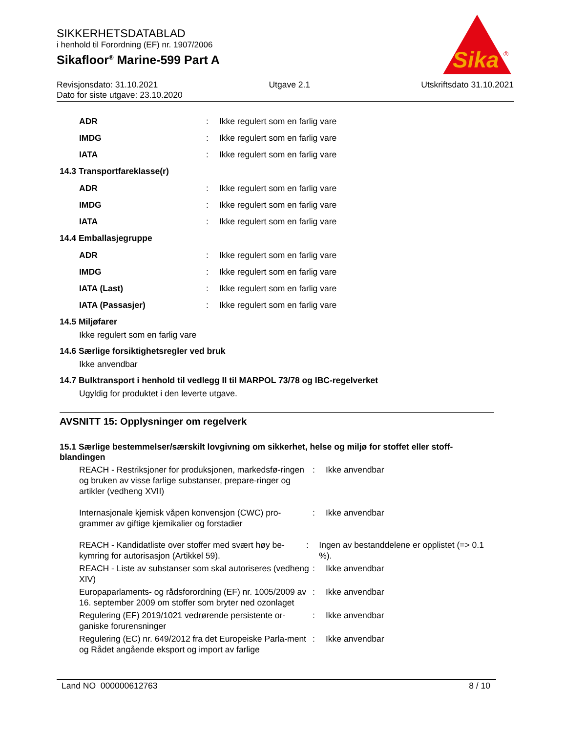SIKKERHETSDATABLAD
i henhold til Forordning (EF) nr. 1907/2006
Sikafloor<sup>®</sup> Marine-599 Part A
Sika
®
Revisjonsdato: 31.10.2021 Utgave 2.1 Utskriftsdato 31.10.2021
Dato for siste utgave: 23.10.2020
ADR: Ikke regulert som en farlig vare
IMDG: Ikke regulert som en farlig vare
IATA: Ikke regulert som en farlig vare
14.3 Transportfareklasse(r)
ADR: Ikke regulert som en farlig vare
IMDG: Ikke regulert som en farlig vare
IATA: Ikke regulert som en farlig vare
14.4 Emballasjegruppe
ADR: Ikke regulert som en farlig vare
IMDG: Ikke regulert som en farlig vare
IATA (Last): Ikke regulert som en farlig vare
IATA (Passasjer): Ikke regulert som en farlig vare
14.5 Miljøfarer
Ikke regulert som en farlig vare
14.6 Særlige forsiktighetsregler ved bruk
Ikke anvendbar
14.7 Bulktransport i henhold til vedlegg II til MARPOL 73/78 og IBC-regelverket
Ugyldig for produktet i den leverte utgave.
AVSNITT 15: Opplysninger om regelverk
15.1 Særlige bestemmelser/særskilt lovgivning om sikkerhet, helse og miljø for stoffet eller stoff-blandingen
REACH - Restriksjoner for produksjonen, markedsfø-ringen og bruken av visse farlige substanser, prepare-ringer og artikler (vedheng XVII): Ikke anvendbar
Internasjonale kjemisk våpen konvensjon (CWC) pro-grammer av giftige kjemikalier og forstadier: Ikke anvendbar
REACH - Kandidatliste over stoffer med svært høy be-kymring for autorisasjon (Artikkel 59).: Ingen av bestanddelene er opplistet (=> 0.1 %).
REACH - Liste av substanser som skal autoriseres (vedheng XIV): Ikke anvendbar
Europaparlaments- og rådsforordning (EF) nr. 1005/2009 av 16. september 2009 om stoffer som bryter ned ozonlaget: Ikke anvendbar
Regulering (EF) 2019/1021 vedrørende persistente or-ganiske forurensninger: Ikke anvendbar
Regulering (EC) nr. 649/2012 fra det Europeiske Parla-ment og Rådet angående eksport og import av farlige: Ikke anvendbar
Land NO 000000612763 8 / 10